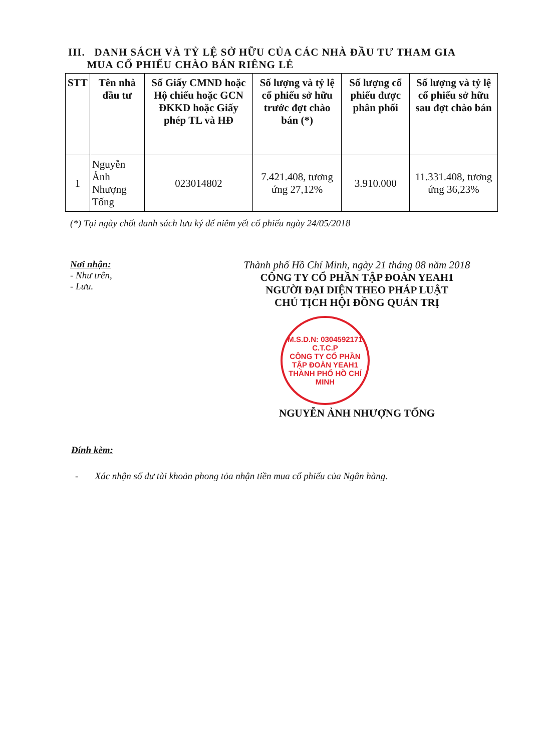III. DANH SÁCH VÀ TỶ LỆ SỞ HỮU CỦA CÁC NHÀ ĐẦU TƯ THAM GIA
MUA CỔ PHIẾU CHÀO BÁN RIÊNG LẺ
| STT | Tên nhà đầu tư | Số Giấy CMND hoặc Hộ chiếu hoặc GCN ĐKKD hoặc Giấy phép TL và HĐ | Số lượng và tỷ lệ cổ phiếu sở hữu trước đợt chào bán (*) | Số lượng cổ phiếu được phân phối | Số lượng và tỷ lệ cổ phiếu sở hữu sau đợt chào bán |
| --- | --- | --- | --- | --- | --- |
| 1 | Nguyễn Ảnh Nhượng Tống | 023014802 | 7.421.408, tương ứng 27,12% | 3.910.000 | 11.331.408, tương ứng 36,23% |
(*) Tại ngày chốt danh sách lưu ký để niêm yết cổ phiếu ngày 24/05/2018
Nơi nhận:
- Như trên,
- Lưu.
Thành phố Hồ Chí Minh, ngày 21 tháng 08 năm 2018
CÔNG TY CỔ PHẦN TẬP ĐOÀN YEAH1
NGƯỜI ĐẠI DIỆN THEO PHÁP LUẬT
CHỦ TỊCH HỘI ĐỒNG QUẢN TRỊ
M.S.D.N: 0304592171 C.T.C.P
CÔNG TY CỔ PHẦN TẬP ĐOÀN YEAH1
THÀNH PHỐ HỒ CHÍ MINH
NGUYỄN ẢNH NHƯỢNG TỐNG
Đính kèm:
- Xác nhận số dư tài khoản phong tỏa nhận tiền mua cổ phiếu của Ngân hàng.